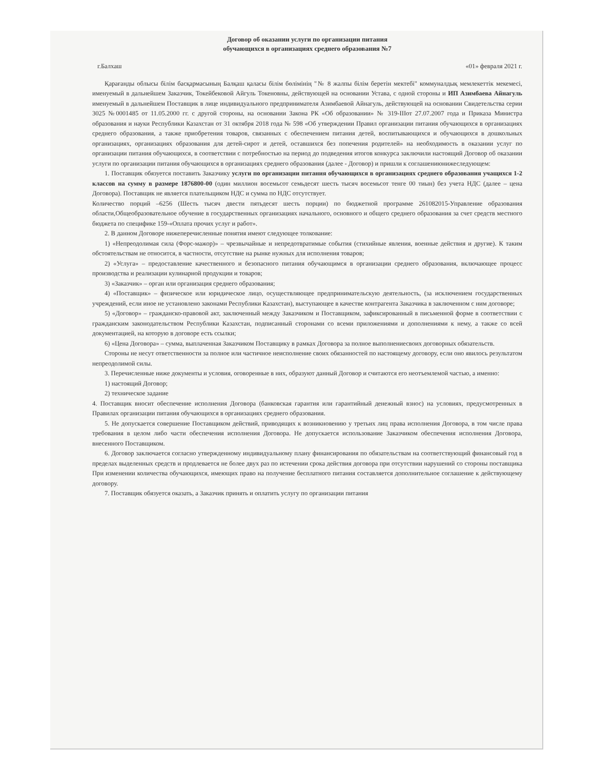Договор об оказании услуги по организации питания
обучающихся в организациях среднего образования №7
г.Балхаш «01» февраля 2021 г.
Қарағанды облысы білім басқармасының Балқаш қаласы білім бөлімінің "№ 8 жалпы білім беретін мектебі" коммуналдық мемлекеттік мекемесі, именуемый в дальнейшем Заказчик, Токейбековой Айгуль Токеновны, действующей на основании Устава, с одной стороны и ИП Азимбаева Айнагуль именуемый в дальнейшем Поставщик в лице индивидуального предпринимателя Азимбаевой Айнагуль, действующей на основании Свидетельства серии 3025 №0001485 от 11.05.2000 гг. с другой стороны, на основании Закона РК «Об образовании» № 319-IIIот 27.07.2007 года и Приказа Министра образования и науки Республики Казахстан от 31 октября 2018 года № 598 «Об утверждении Правил организации питания обучающихся в организациях среднего образования, а также приобретения товаров, связанных с обеспечением питания детей, воспитывающихся и обучающихся в дошкольных организациях, организациях образования для детей-сирот и детей, оставшихся без попечения родителей» на необходимость в оказании услуг по организации питания обучающихся, в соответствии с потребностью на период до подведения итогов конкурса заключили настоящий Договор об оказании услуги по организации питания обучающихся в организациях среднего образования (далее - Договор) и пришли к соглашениюнижеследующем:
1. Поставщик обязуется поставить Заказчику услуги по организации питания обучающихся в организациях среднего образования учащихся 1-2 классов на сумму в размере 1876800-00 (один миллион восемьсот семьдесят шесть тысяч восемьсот тенге 00 тиын) без учета НДС (далее – цена Договора). Поставщик не является плательщиком НДС и сумма по НДС отсутствует.
Количество порций –6256 (Шесть тысяч двести пятьдесят шесть порции) по бюджетной программе 261082015-Управление образования области,Общеобразовательное обучение в государственных организациях начального, основного и общего среднего образования за счет средств местного бюджета по специфике 159-«Оплата прочих услуг и работ».
2. В данном Договоре нижеперечисленные понятия имеют следующее толкование:
1) «Непреодолимая сила (Форс-мажор)» – чрезвычайные и непредотвратимые события (стихийные явления, военные действия и другие). К таким обстоятельствам не относится, в частности, отсутствие на рынке нужных для исполнения товаров;
2) «Услуга» – предоставление качественного и безопасного питания обучающимся в организации среднего образования, включающее процесс производства и реализации кулинарной продукции и товаров;
3) «Заказчик» – орган или организация среднего образования;
4) «Поставщик» – физическое или юридическое лицо, осуществляющее предпринимательскую деятельность, (за исключением государственных учреждений, если иное не установлено законами Республики Казахстан), выступающее в качестве контрагента Заказчика в заключенном с ним договоре;
5) «Договор» – гражданско-правовой акт, заключенный между Заказчиком и Поставщиком, зафиксированный в письменной форме в соответствии с гражданским законодательством Республики Казахстан, подписанный сторонами со всеми приложениями и дополнениями к нему, а также со всей документацией, на которую в договоре есть ссылки;
6) «Цена Договора» – сумма, выплаченная Заказчиком Поставщику в рамках Договора за полное выполнениесвоих договорных обязательств.
Стороны не несут ответственности за полное или частичное неисполнение своих обязанностей по настоящему договору, если оно явилось результатом непреодолимой силы.
3. Перечисленные ниже документы и условия, оговоренные в них, образуют данный Договор и считаются его неотъемлемой частью, а именно:
1) настоящий Договор;
2) техническое задание
4. Поставщик вносит обеспечение исполнения Договора (банковская гарантия или гарантийный денежный взнос) на условиях, предусмотренных в Правилах организации питания обучающихся в организациях среднего образования.
5. Не допускается совершение Поставщиком действий, приводящих к возникновению у третьих лиц права исполнения Договора, в том числе права требования в целом либо части обеспечения исполнения Договора. Не допускается использование Заказчиком обеспечения исполнения Договора, внесенного Поставщиком.
6. Договор заключается согласно утвержденному индивидуальному плану финансирования по обязательствам на соответствующий финансовый год в пределах выделенных средств и продлевается не более двух раз по истечении срока действия договора при отсутствии нарушений со стороны поставщика При изменении количества обучающихся, имеющих право на получение бесплатного питания составляется дополнительное соглашение к действующему договору.
7. Поставщик обязуется оказать, а Заказчик принять и оплатить услугу по организации питания